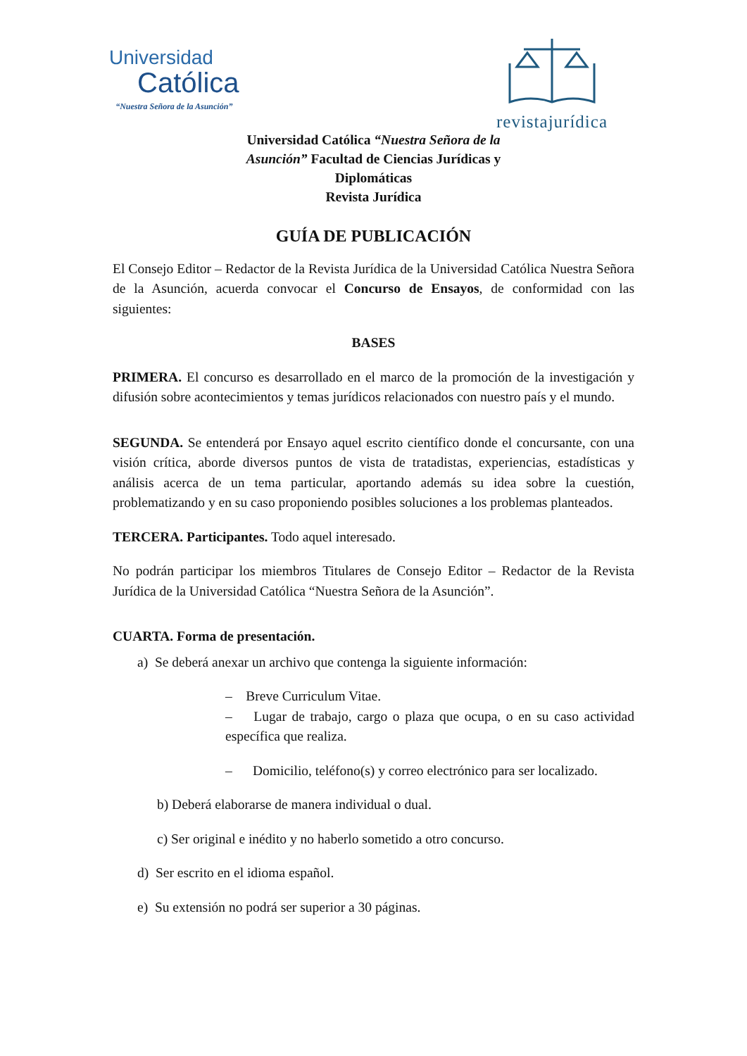Universidad
Católica
“Nuestra Señora de la Asunción”
revistajurídica
Universidad Católica “Nuestra Señora de la Asunción” Facultad de Ciencias Jurídicas y Diplomáticas
Revista Jurídica
GUÍA DE PUBLICACIÓN
El Consejo Editor – Redactor de la Revista Jurídica de la Universidad Católica Nuestra Señora de la Asunción, acuerda convocar el Concurso de Ensayos, de conformidad con las siguientes:
BASES
PRIMERA. El concurso es desarrollado en el marco de la promoción de la investigación y difusión sobre acontecimientos y temas jurídicos relacionados con nuestro país y el mundo.
SEGUNDA. Se entenderá por Ensayo aquel escrito científico donde el concursante, con una visión crítica, aborde diversos puntos de vista de tratadistas, experiencias, estadísticas y análisis acerca de un tema particular, aportando además su idea sobre la cuestión, problematizando y en su caso proponiendo posibles soluciones a los problemas planteados.
TERCERA. Participantes. Todo aquel interesado.
No podrán participar los miembros Titulares de Consejo Editor – Redactor de la Revista Jurídica de la Universidad Católica “Nuestra Señora de la Asunción”.
CUARTA. Forma de presentación.
a) Se deberá anexar un archivo que contenga la siguiente información:
– Breve Curriculum Vitae.
– Lugar de trabajo, cargo o plaza que ocupa, o en su caso actividad específica que realiza.
– Domicilio, teléfono(s) y correo electrónico para ser localizado.
b) Deberá elaborarse de manera individual o dual.
c) Ser original e inédito y no haberlo sometido a otro concurso.
d) Ser escrito en el idioma español.
e) Su extensión no podrá ser superior a 30 páginas.